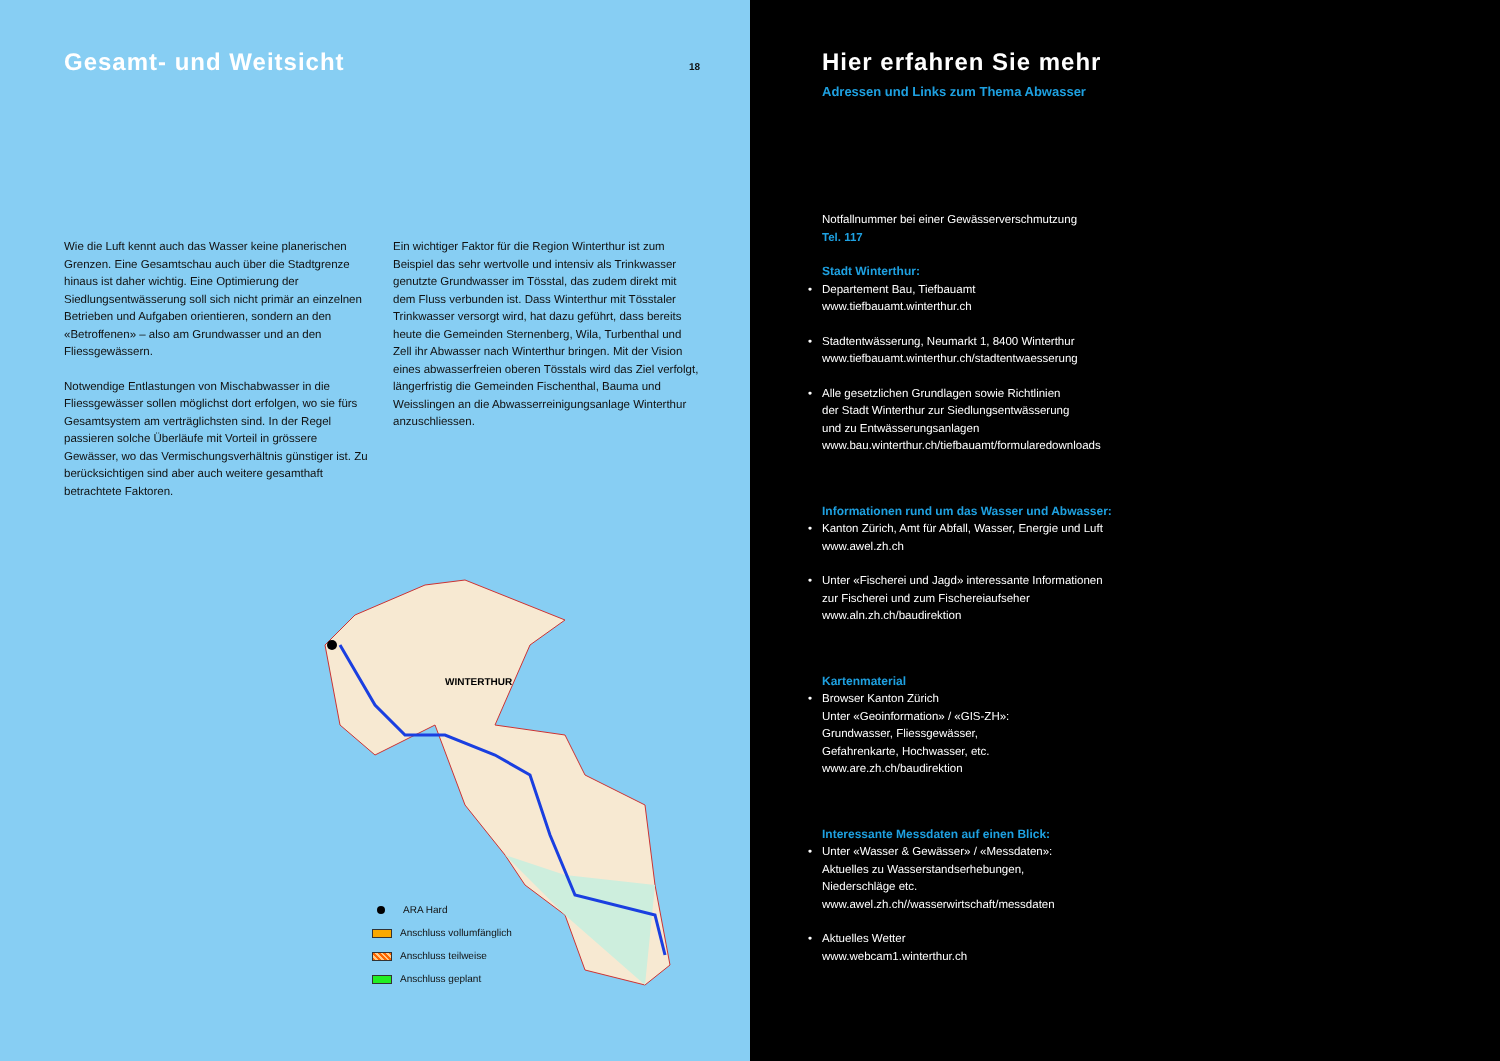Gesamt- und Weitsicht
18
Wie die Luft kennt auch das Wasser keine planerischen Grenzen. Eine Gesamtschau auch über die Stadtgrenze hinaus ist daher wichtig. Eine Optimierung der Siedlungsentwässerung soll sich nicht primär an einzelnen Betrieben und Aufgaben orientieren, sondern an den «Betroffenen» – also am Grundwasser und an den Fliessgewässern.
Notwendige Entlastungen von Mischabwasser in die Fliessgewässer sollen möglichst dort erfolgen, wo sie fürs Gesamtsystem am verträglichsten sind. In der Regel passieren solche Überläufe mit Vorteil in grössere Gewässer, wo das Vermischungsverhältnis günstiger ist. Zu berücksichtigen sind aber auch weitere gesamthaft betrachtete Faktoren.
Ein wichtiger Faktor für die Region Winterthur ist zum Beispiel das sehr wertvolle und intensiv als Trinkwasser genutzte Grundwasser im Tösstal, das zudem direkt mit dem Fluss verbunden ist. Dass Winterthur mit Tösstaler Trinkwasser versorgt wird, hat dazu geführt, dass bereits heute die Gemeinden Sternenberg, Wila, Turbenthal und Zell ihr Abwasser nach Winterthur bringen. Mit der Vision eines abwasserfreien oberen Tösstals wird das Ziel verfolgt, längerfristig die Gemeinden Fischenthal, Bauma und Weisslingen an die Abwasserreinigungsanlage Winterthur anzuschliessen.
WINTERTHUR
ARA Hard
Anschluss vollumfänglich
Anschluss teilweise
Anschluss geplant
Hier erfahren Sie mehr
Adressen und Links zum Thema Abwasser
Notfallnummer bei einer Gewässerverschmutzung
Tel. 117
Stadt Winterthur:
• Departement Bau, Tiefbauamt
www.tiefbauamt.winterthur.ch
• Stadtentwässerung, Neumarkt 1, 8400 Winterthur
www.tiefbauamt.winterthur.ch/stadtentwaesserung
• Alle gesetzlichen Grundlagen sowie Richtlinien
der Stadt Winterthur zur Siedlungsentwässerung
und zu Entwässerungsanlagen
www.bau.winterthur.ch/tiefbauamt/formularedownloads
Informationen rund um das Wasser und Abwasser:
• Kanton Zürich, Amt für Abfall, Wasser, Energie und Luft
www.awel.zh.ch
• Unter «Fischerei und Jagd» interessante Informationen
zur Fischerei und zum Fischereiaufseher
www.aln.zh.ch/baudirektion
Kartenmaterial
• Browser Kanton Zürich
Unter «Geoinformation» / «GIS-ZH»:
Grundwasser, Fliessgewässer,
Gefahrenkarte, Hochwasser, etc.
www.are.zh.ch/baudirektion
Interessante Messdaten auf einen Blick:
• Unter «Wasser & Gewässer» / «Messdaten»:
Aktuelles zu Wasserstandserhebungen,
Niederschläge etc.
www.awel.zh.ch//wasserwirtschaft/messdaten
• Aktuelles Wetter
www.webcam1.winterthur.ch